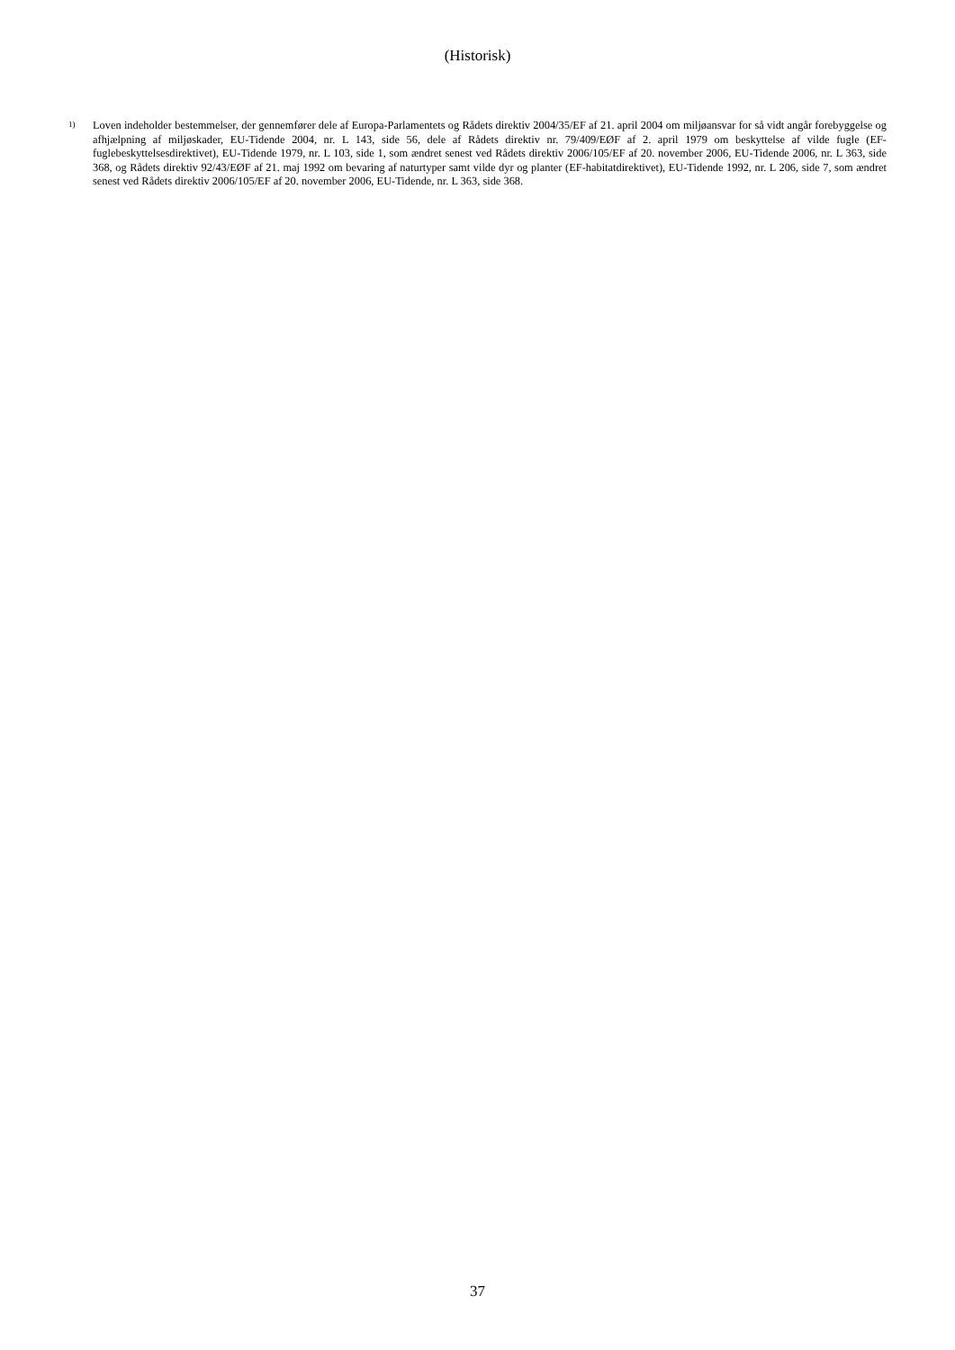(Historisk)
1) Loven indeholder bestemmelser, der gennemfører dele af Europa-Parlamentets og Rådets direktiv 2004/35/EF af 21. april 2004 om miljøansvar for så vidt angår forebyggelse og afhjælpning af miljøskader, EU-Tidende 2004, nr. L 143, side 56, dele af Rådets direktiv nr. 79/409/EØF af 2. april 1979 om beskyttelse af vilde fugle (EF-fuglebeskyttelsesdirektivet), EU-Tidende 1979, nr. L 103, side 1, som ændret senest ved Rådets direktiv 2006/105/EF af 20. november 2006, EU-Tidende 2006, nr. L 363, side 368, og Rådets direktiv 92/43/EØF af 21. maj 1992 om bevaring af naturtyper samt vilde dyr og planter (EF-habitatdirektivet), EU-Tidende 1992, nr. L 206, side 7, som ændret senest ved Rådets direktiv 2006/105/EF af 20. november 2006, EU-Tidende, nr. L 363, side 368.
37